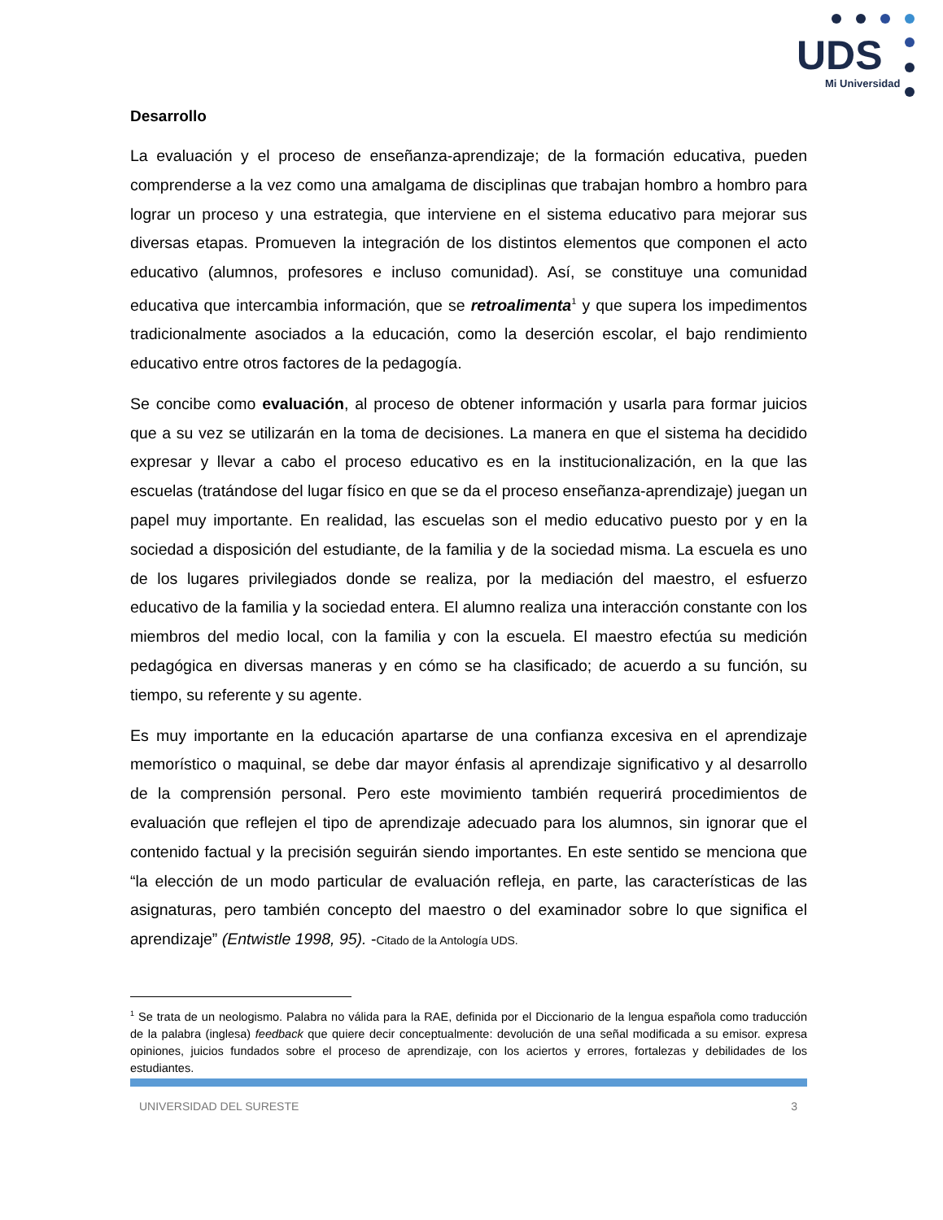UDS
Mi Universidad
Desarrollo
La evaluación y el proceso de enseñanza-aprendizaje; de la formación educativa, pueden comprenderse a la vez como una amalgama de disciplinas que trabajan hombro a hombro para lograr un proceso y una estrategia, que interviene en el sistema educativo para mejorar sus diversas etapas. Promueven la integración de los distintos elementos que componen el acto educativo (alumnos, profesores e incluso comunidad). Así, se constituye una comunidad educativa que intercambia información, que se retroalimenta<sup>1</sup> y que supera los impedimentos tradicionalmente asociados a la educación, como la deserción escolar, el bajo rendimiento educativo entre otros factores de la pedagogía.
Se concibe como evaluación, al proceso de obtener información y usarla para formar juicios que a su vez se utilizarán en la toma de decisiones. La manera en que el sistema ha decidido expresar y llevar a cabo el proceso educativo es en la institucionalización, en la que las escuelas (tratándose del lugar físico en que se da el proceso enseñanza-aprendizaje) juegan un papel muy importante. En realidad, las escuelas son el medio educativo puesto por y en la sociedad a disposición del estudiante, de la familia y de la sociedad misma. La escuela es uno de los lugares privilegiados donde se realiza, por la mediación del maestro, el esfuerzo educativo de la familia y la sociedad entera. El alumno realiza una interacción constante con los miembros del medio local, con la familia y con la escuela. El maestro efectúa su medición pedagógica en diversas maneras y en cómo se ha clasificado; de acuerdo a su función, su tiempo, su referente y su agente.
Es muy importante en la educación apartarse de una confianza excesiva en el aprendizaje memorístico o maquinal, se debe dar mayor énfasis al aprendizaje significativo y al desarrollo de la comprensión personal. Pero este movimiento también requerirá procedimientos de evaluación que reflejen el tipo de aprendizaje adecuado para los alumnos, sin ignorar que el contenido factual y la precisión seguirán siendo importantes. En este sentido se menciona que “la elección de un modo particular de evaluación refleja, en parte, las características de las asignaturas, pero también concepto del maestro o del examinador sobre lo que significa el aprendizaje” (Entwistle 1998, 95). -Citado de la Antología UDS.
<sup>1</sup> Se trata de un neologismo. Palabra no válida para la RAE, definida por el Diccionario de la lengua española como traducción de la palabra (inglesa) feedback que quiere decir conceptualmente: devolución de una señal modificada a su emisor. expresa opiniones, juicios fundados sobre el proceso de aprendizaje, con los aciertos y errores, fortalezas y debilidades de los estudiantes.
UNIVERSIDAD DEL SURESTE 3